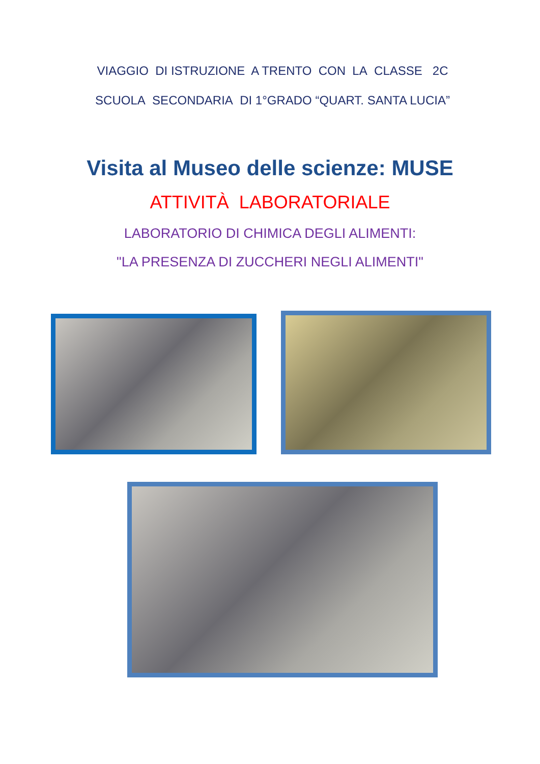VIAGGIO DI ISTRUZIONE A TRENTO CON LA CLASSE 2C
SCUOLA SECONDARIA DI 1°GRADO “QUART. SANTA LUCIA”
Visita al Museo delle scienze: MUSE
ATTIVITÀ LABORATORIALE
LABORATORIO DI CHIMICA DEGLI ALIMENTI:
"LA PRESENZA DI ZUCCHERI NEGLI ALIMENTI"